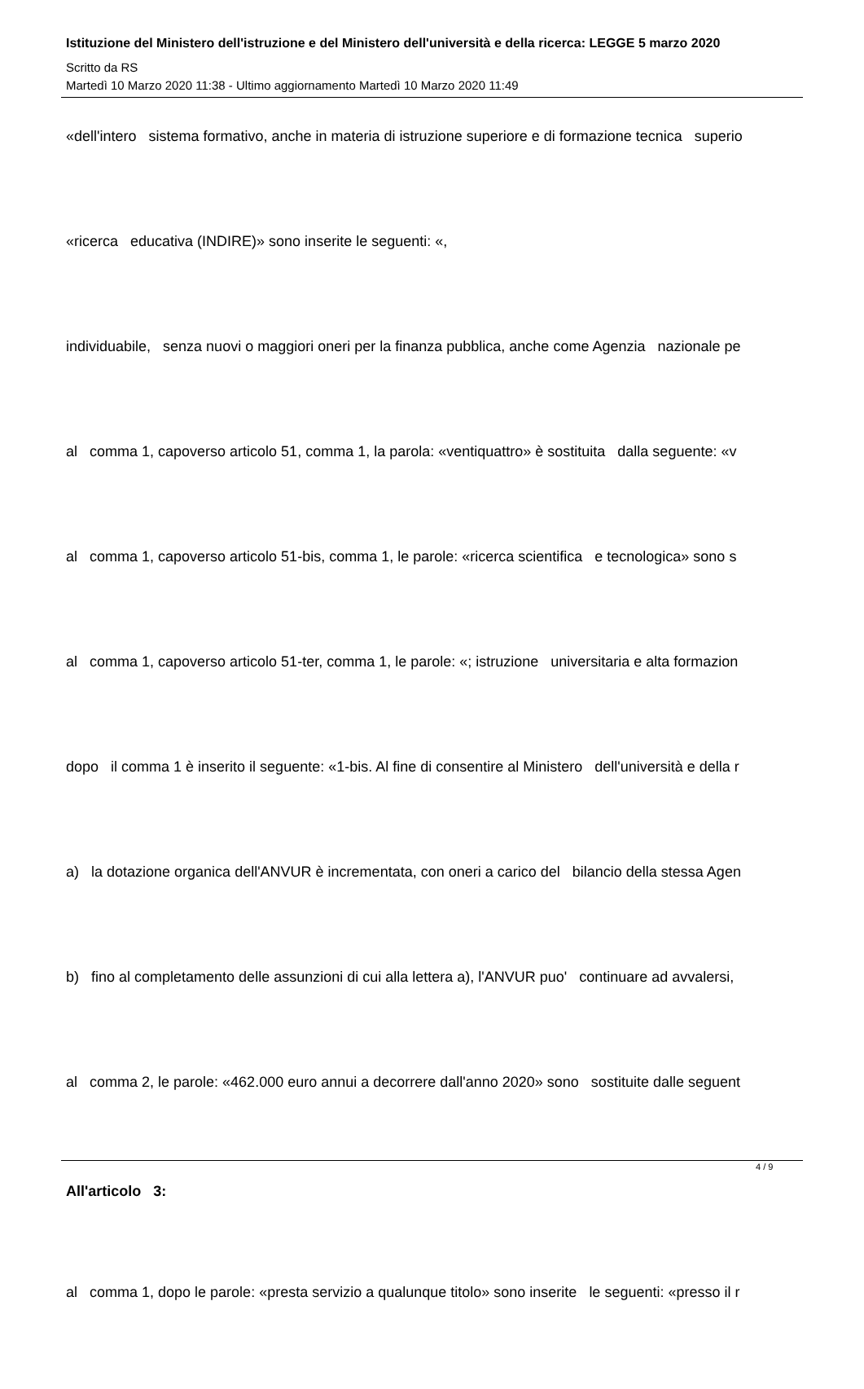Istituzione del Ministero dell'istruzione e del Ministero dell'università e della ricerca: LEGGE 5 marzo 2020
Scritto da RS
Martedì 10 Marzo 2020 11:38 - Ultimo aggiornamento Martedì 10 Marzo 2020 11:49
«dell'intero sistema formativo, anche in materia di istruzione superiore e di formazione tecnica superio
«ricerca educativa (INDIRE)» sono inserite le seguenti: «,
individuabile, senza nuovi o maggiori oneri per la finanza pubblica, anche come Agenzia nazionale pe
al comma 1, capoverso articolo 51, comma 1, la parola: «ventiquattro» è sostituita dalla seguente: «v
al comma 1, capoverso articolo 51-bis, comma 1, le parole: «ricerca scientifica e tecnologica» sono s
al comma 1, capoverso articolo 51-ter, comma 1, le parole: «; istruzione universitaria e alta formazion
dopo il comma 1 è inserito il seguente: «1-bis. Al fine di consentire al Ministero dell'università e della r
a) la dotazione organica dell'ANVUR è incrementata, con oneri a carico del bilancio della stessa Agen
b) fino al completamento delle assunzioni di cui alla lettera a), l'ANVUR puo' continuare ad avvalersi,
al comma 2, le parole: «462.000 euro annui a decorrere dall'anno 2020» sono sostituite dalle seguent
All'articolo 3:
al comma 1, dopo le parole: «presta servizio a qualunque titolo» sono inserite le seguenti: «presso il r
4 / 9